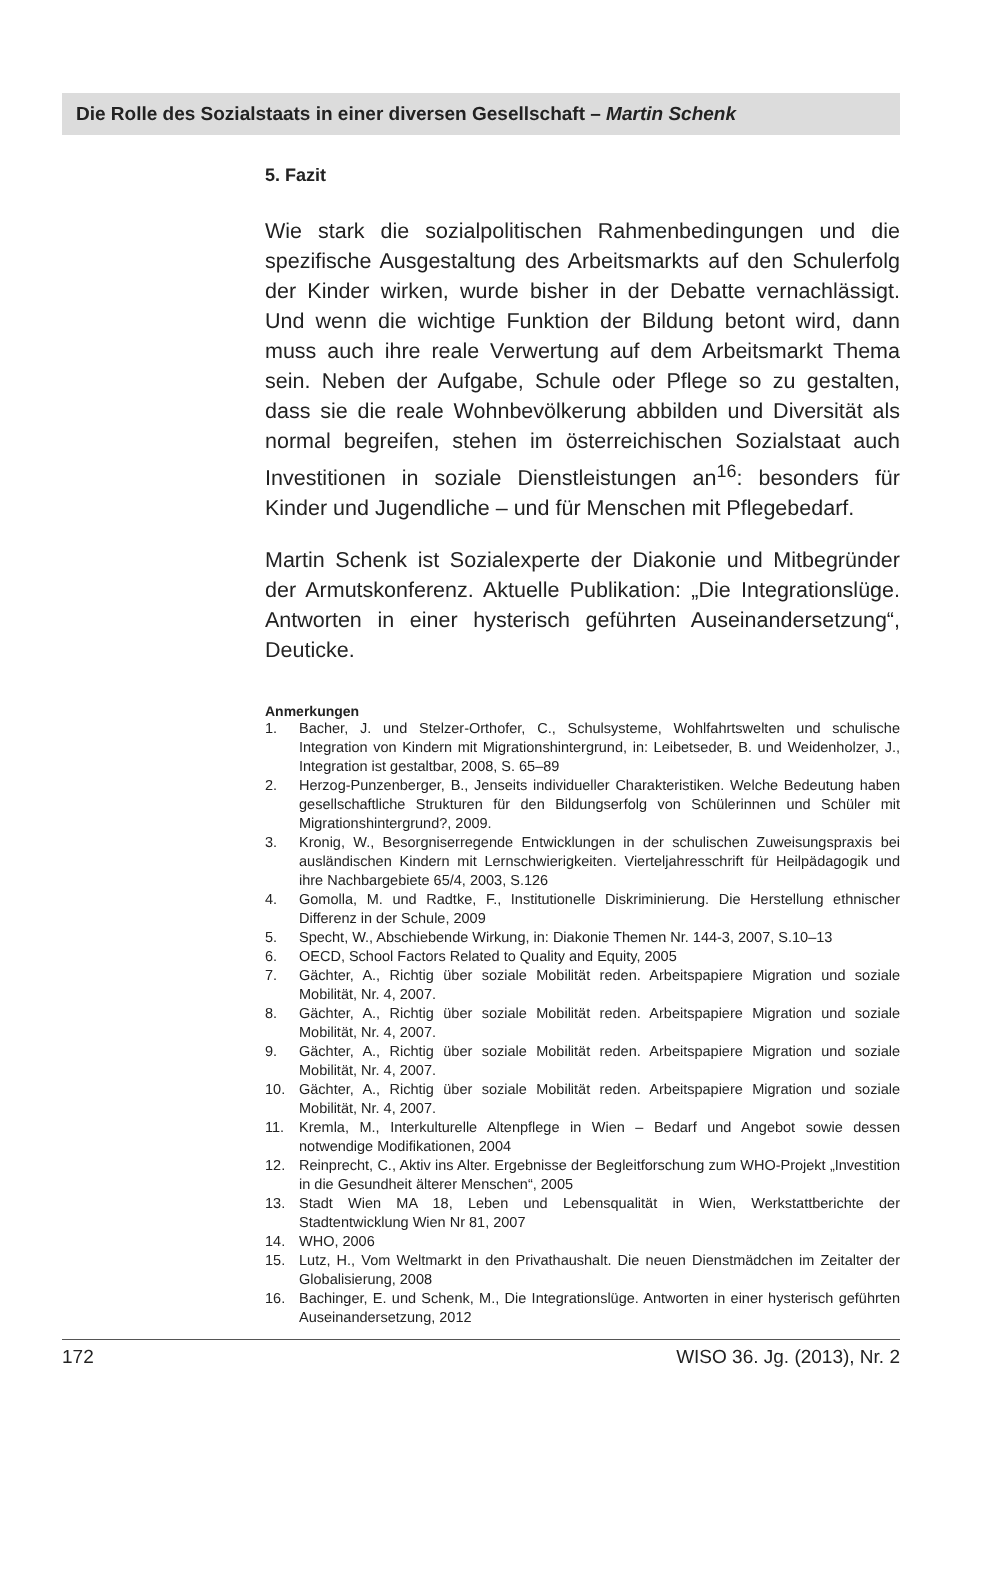Die Rolle des Sozialstaats in einer diversen Gesellschaft – Martin Schenk
5. Fazit
Wie stark die sozialpolitischen Rahmenbedingungen und die spezifische Ausgestaltung des Arbeitsmarkts auf den Schulerfolg der Kinder wirken, wurde bisher in der Debatte vernachlässigt. Und wenn die wichtige Funktion der Bildung betont wird, dann muss auch ihre reale Verwertung auf dem Arbeitsmarkt Thema sein. Neben der Aufgabe, Schule oder Pflege so zu gestalten, dass sie die reale Wohnbevölkerung abbilden und Diversität als normal begreifen, stehen im österreichischen Sozialstaat auch Investitionen in soziale Dienstleistungen an<sup>16</sup>: besonders für Kinder und Jugendliche – und für Menschen mit Pflegebedarf.
Martin Schenk ist Sozialexperte der Diakonie und Mitbegründer der Armutskonferenz. Aktuelle Publikation: „Die Integrationslüge. Antworten in einer hysterisch geführten Auseinandersetzung“, Deuticke.
Anmerkungen
1. Bacher, J. und Stelzer-Orthofer, C., Schulsysteme, Wohlfahrtswelten und schulische Integration von Kindern mit Migrationshintergrund, in: Leibetseder, B. und Weidenholzer, J., Integration ist gestaltbar, 2008, S. 65–89
2. Herzog-Punzenberger, B., Jenseits individueller Charakteristiken. Welche Bedeutung haben gesellschaftliche Strukturen für den Bildungserfolg von Schülerinnen und Schüler mit Migrationshintergrund?, 2009.
3. Kronig, W., Besorgniserregende Entwicklungen in der schulischen Zuweisungspraxis bei ausländischen Kindern mit Lernschwierigkeiten. Vierteljahresschrift für Heilpädagogik und ihre Nachbargebiete 65/4, 2003, S.126
4. Gomolla, M. und Radtke, F., Institutionelle Diskriminierung. Die Herstellung ethnischer Differenz in der Schule, 2009
5. Specht, W., Abschiebende Wirkung, in: Diakonie Themen Nr. 144-3, 2007, S.10–13
6. OECD, School Factors Related to Quality and Equity, 2005
7. Gächter, A., Richtig über soziale Mobilität reden. Arbeitspapiere Migration und soziale Mobilität, Nr. 4, 2007.
8. Gächter, A., Richtig über soziale Mobilität reden. Arbeitspapiere Migration und soziale Mobilität, Nr. 4, 2007.
9. Gächter, A., Richtig über soziale Mobilität reden. Arbeitspapiere Migration und soziale Mobilität, Nr. 4, 2007.
10. Gächter, A., Richtig über soziale Mobilität reden. Arbeitspapiere Migration und soziale Mobilität, Nr. 4, 2007.
11. Kremla, M., Interkulturelle Altenpflege in Wien – Bedarf und Angebot sowie dessen notwendige Modifikationen, 2004
12. Reinprecht, C., Aktiv ins Alter. Ergebnisse der Begleitforschung zum WHO-Projekt „Investition in die Gesundheit älterer Menschen“, 2005
13. Stadt Wien MA 18, Leben und Lebensqualität in Wien, Werkstattberichte der Stadtentwicklung Wien Nr 81, 2007
14. WHO, 2006
15. Lutz, H., Vom Weltmarkt in den Privathaushalt. Die neuen Dienstmädchen im Zeitalter der Globalisierung, 2008
16. Bachinger, E. und Schenk, M., Die Integrationslüge. Antworten in einer hysterisch geführten Auseinandersetzung, 2012
172 WISO 36. Jg. (2013), Nr. 2